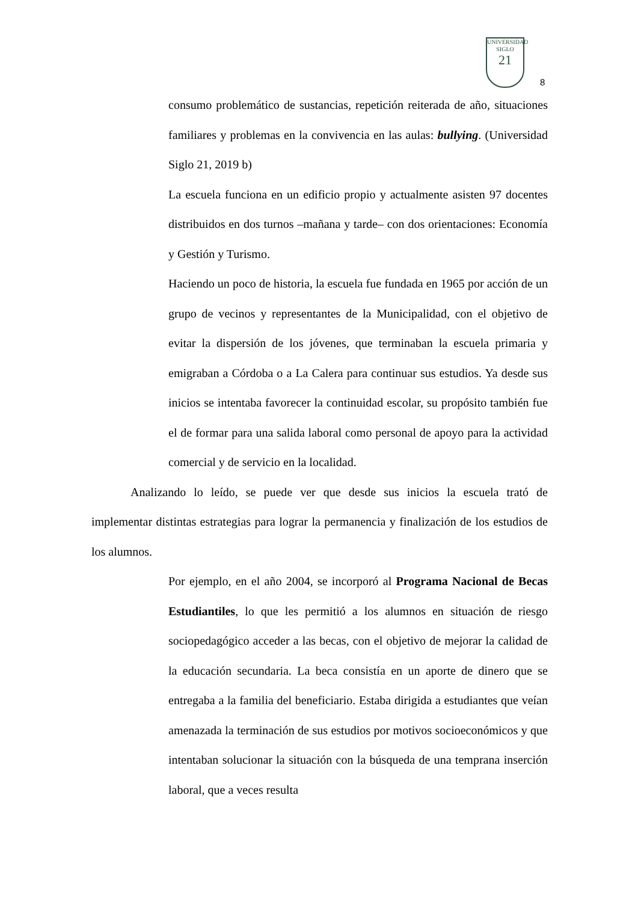UNIVERSIDAD
SIGLO
21
8
consumo problemático de sustancias, repetición reiterada de año, situaciones familiares y problemas en la convivencia en las aulas: bullying. (Universidad Siglo 21, 2019 b)
La escuela funciona en un edificio propio y actualmente asisten 97 docentes distribuidos en dos turnos –mañana y tarde– con dos orientaciones: Economía y Gestión y Turismo.
Haciendo un poco de historia, la escuela fue fundada en 1965 por acción de un grupo de vecinos y representantes de la Municipalidad, con el objetivo de evitar la dispersión de los jóvenes, que terminaban la escuela primaria y emigraban a Córdoba o a La Calera para continuar sus estudios. Ya desde sus inicios se intentaba favorecer la continuidad escolar, su propósito también fue el de formar para una salida laboral como personal de apoyo para la actividad comercial y de servicio en la localidad.
Analizando lo leído, se puede ver que desde sus inicios la escuela trató de implementar distintas estrategias para lograr la permanencia y finalización de los estudios de los alumnos.
Por ejemplo, en el año 2004, se incorporó al Programa Nacional de Becas Estudiantiles, lo que les permitió a los alumnos en situación de riesgo sociopedagógico acceder a las becas, con el objetivo de mejorar la calidad de la educación secundaria. La beca consistía en un aporte de dinero que se entregaba a la familia del beneficiario. Estaba dirigida a estudiantes que veían amenazada la terminación de sus estudios por motivos socioeconómicos y que intentaban solucionar la situación con la búsqueda de una temprana inserción laboral, que a veces resulta